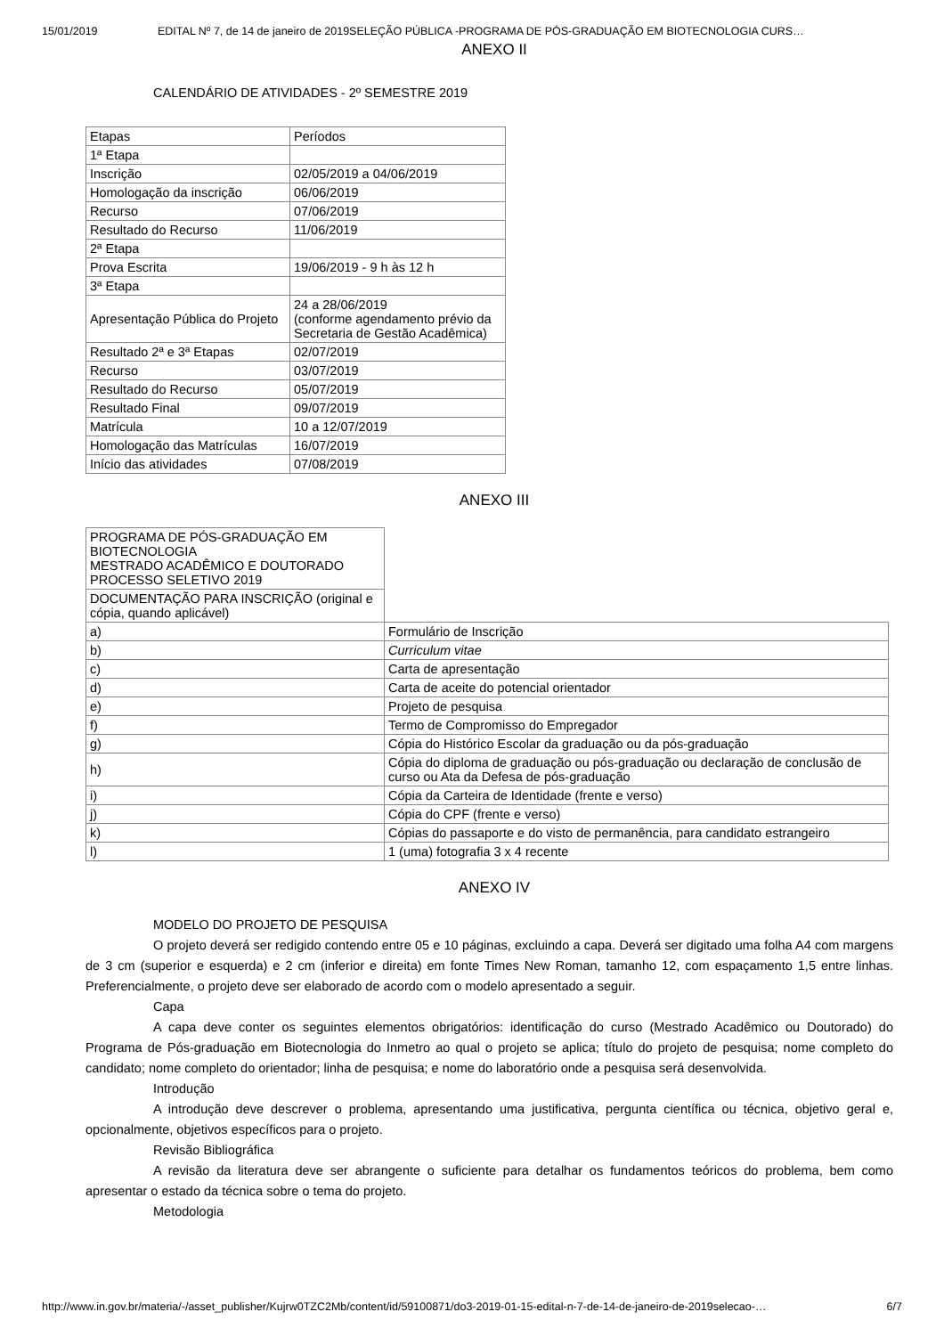15/01/2019 EDITAL Nº 7, de 14 de janeiro de 2019SELEÇÃO PÚBLICA -PROGRAMA DE PÓS-GRADUAÇÃO EM BIOTECNOLOGIA CURS…
ANEXO II
CALENDÁRIO DE ATIVIDADES - 2º SEMESTRE 2019
| Etapas | Períodos |
| 1ª Etapa | |
| Inscrição | 02/05/2019 a 04/06/2019 |
| Homologação da inscrição | 06/06/2019 |
| Recurso | 07/06/2019 |
| Resultado do Recurso | 11/06/2019 |
| 2ª Etapa | |
| Prova Escrita | 19/06/2019 - 9 h às 12 h |
| 3ª Etapa | |
| Apresentação Pública do Projeto | 24 a 28/06/2019 (conforme agendamento prévio da Secretaria de Gestão Acadêmica) |
| Resultado 2ª e 3ª Etapas | 02/07/2019 |
| Recurso | 03/07/2019 |
| Resultado do Recurso | 05/07/2019 |
| Resultado Final | 09/07/2019 |
| Matrícula | 10 a 12/07/2019 |
| Homologação das Matrículas | 16/07/2019 |
| Início das atividades | 07/08/2019 |
ANEXO III
| PROGRAMA DE PÓS-GRADUAÇÃO EM BIOTECNOLOGIA MESTRADO ACADÊMICO E DOUTORADO PROCESSO SELETIVO 2019 | |
| DOCUMENTAÇÃO PARA INSCRIÇÃO (original e cópia, quando aplicável) | |
| a) | Formulário de Inscrição |
| b) | Curriculum vitae |
| c) | Carta de apresentação |
| d) | Carta de aceite do potencial orientador |
| e) | Projeto de pesquisa |
| f) | Termo de Compromisso do Empregador |
| g) | Cópia do Histórico Escolar da graduação ou da pós-graduação |
| h) | Cópia do diploma de graduação ou pós-graduação ou declaração de conclusão de curso ou Ata da Defesa de pós-graduação |
| i) | Cópia da Carteira de Identidade (frente e verso) |
| j) | Cópia do CPF (frente e verso) |
| k) | Cópias do passaporte e do visto de permanência, para candidato estrangeiro |
| l) | 1 (uma) fotografia 3 x 4 recente |
ANEXO IV
MODELO DO PROJETO DE PESQUISA
O projeto deverá ser redigido contendo entre 05 e 10 páginas, excluindo a capa. Deverá ser digitado uma folha A4 com margens de 3 cm (superior e esquerda) e 2 cm (inferior e direita) em fonte Times New Roman, tamanho 12, com espaçamento 1,5 entre linhas. Preferencialmente, o projeto deve ser elaborado de acordo com o modelo apresentado a seguir.
Capa
A capa deve conter os seguintes elementos obrigatórios: identificação do curso (Mestrado Acadêmico ou Doutorado) do Programa de Pós-graduação em Biotecnologia do Inmetro ao qual o projeto se aplica; título do projeto de pesquisa; nome completo do candidato; nome completo do orientador; linha de pesquisa; e nome do laboratório onde a pesquisa será desenvolvida.
Introdução
A introdução deve descrever o problema, apresentando uma justificativa, pergunta científica ou técnica, objetivo geral e, opcionalmente, objetivos específicos para o projeto.
Revisão Bibliográfica
A revisão da literatura deve ser abrangente o suficiente para detalhar os fundamentos teóricos do problema, bem como apresentar o estado da técnica sobre o tema do projeto.
Metodologia
http://www.in.gov.br/materia/-/asset_publisher/Kujrw0TZC2Mb/content/id/59100871/do3-2019-01-15-edital-n-7-de-14-de-janeiro-de-2019selecao-… 6/7